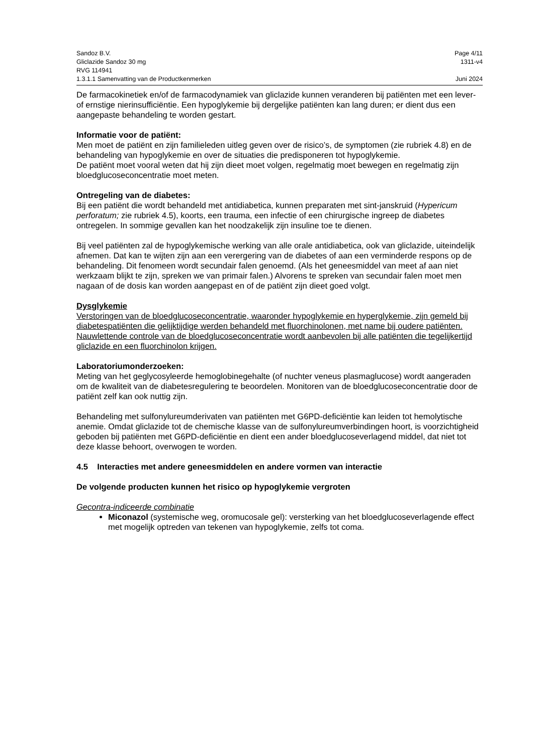Sandoz B.V. Page 4/11
Gliclazide Sandoz 30 mg 1311-v4
RVG 114941
1.3.1.1 Samenvatting van de Productkenmerken Juni 2024
De farmacokinetiek en/of de farmacodynamiek van gliclazide kunnen veranderen bij patiënten met een lever- of ernstige nierinsufficiëntie. Een hypoglykemie bij dergelijke patiënten kan lang duren; er dient dus een aangepaste behandeling te worden gestart.
Informatie voor de patiënt:
Men moet de patiënt en zijn familieleden uitleg geven over de risico’s, de symptomen (zie rubriek 4.8) en de behandeling van hypoglykemie en over de situaties die predisponeren tot hypoglykemie.
De patiënt moet vooral weten dat hij zijn dieet moet volgen, regelmatig moet bewegen en regelmatig zijn bloedglucoseconcentratie moet meten.
Ontregeling van de diabetes:
Bij een patiënt die wordt behandeld met antidiabetica, kunnen preparaten met sint-janskruid (Hypericum perforatum; zie rubriek 4.5), koorts, een trauma, een infectie of een chirurgische ingreep de diabetes ontregelen. In sommige gevallen kan het noodzakelijk zijn insuline toe te dienen.
Bij veel patiënten zal de hypoglykemische werking van alle orale antidiabetica, ook van gliclazide, uiteindelijk afnemen. Dat kan te wijten zijn aan een verergering van de diabetes of aan een verminderde respons op de behandeling. Dit fenomeen wordt secundair falen genoemd. (Als het geneesmiddel van meet af aan niet werkzaam blijkt te zijn, spreken we van primair falen.) Alvorens te spreken van secundair falen moet men nagaan of de dosis kan worden aangepast en of de patiënt zijn dieet goed volgt.
Dysglykemie
Verstoringen van de bloedglucoseconcentratie, waaronder hypoglykemie en hyperglykemie, zijn gemeld bij diabetespatiënten die gelijktijdige werden behandeld met fluorchinolonen, met name bij oudere patiënten. Nauwlettende controle van de bloedglucoseconcentratie wordt aanbevolen bij alle patiënten die tegelijkertijd gliclazide en een fluorchinolon krijgen.
Laboratoriumonderzoeken:
Meting van het geglycosyleerde hemoglobinegehalte (of nuchter veneus plasmaglucose) wordt aangeraden om de kwaliteit van de diabetesregulering te beoordelen. Monitoren van de bloedglucoseconcentratie door de patiënt zelf kan ook nuttig zijn.
Behandeling met sulfonylureumderivaten van patiënten met G6PD-deficiëntie kan leiden tot hemolytische anemie. Omdat gliclazide tot de chemische klasse van de sulfonylureumverbindingen hoort, is voorzichtigheid geboden bij patiënten met G6PD-deficiëntie en dient een ander bloedglucoseverlagend middel, dat niet tot deze klasse behoort, overwogen te worden.
4.5 Interacties met andere geneesmiddelen en andere vormen van interactie
De volgende producten kunnen het risico op hypoglykemie vergroten
Gecontra-indiceerde combinatie
Miconazol (systemische weg, oromucosale gel): versterking van het bloedglucoseverlagende effect met mogelijk optreden van tekenen van hypoglykemie, zelfs tot coma.